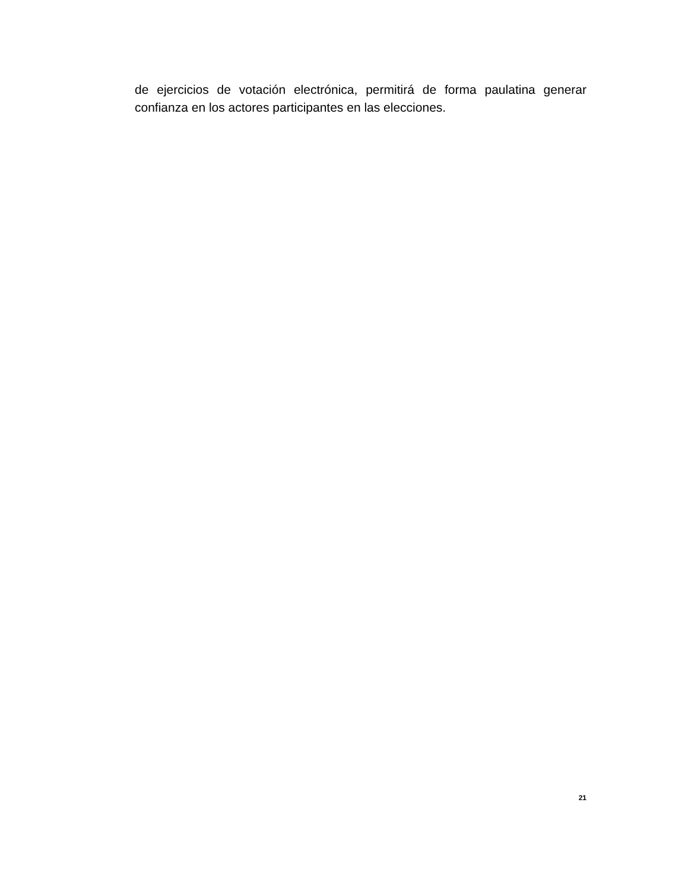de ejercicios de votación electrónica, permitirá de forma paulatina generar confianza en los actores participantes en las elecciones.
21